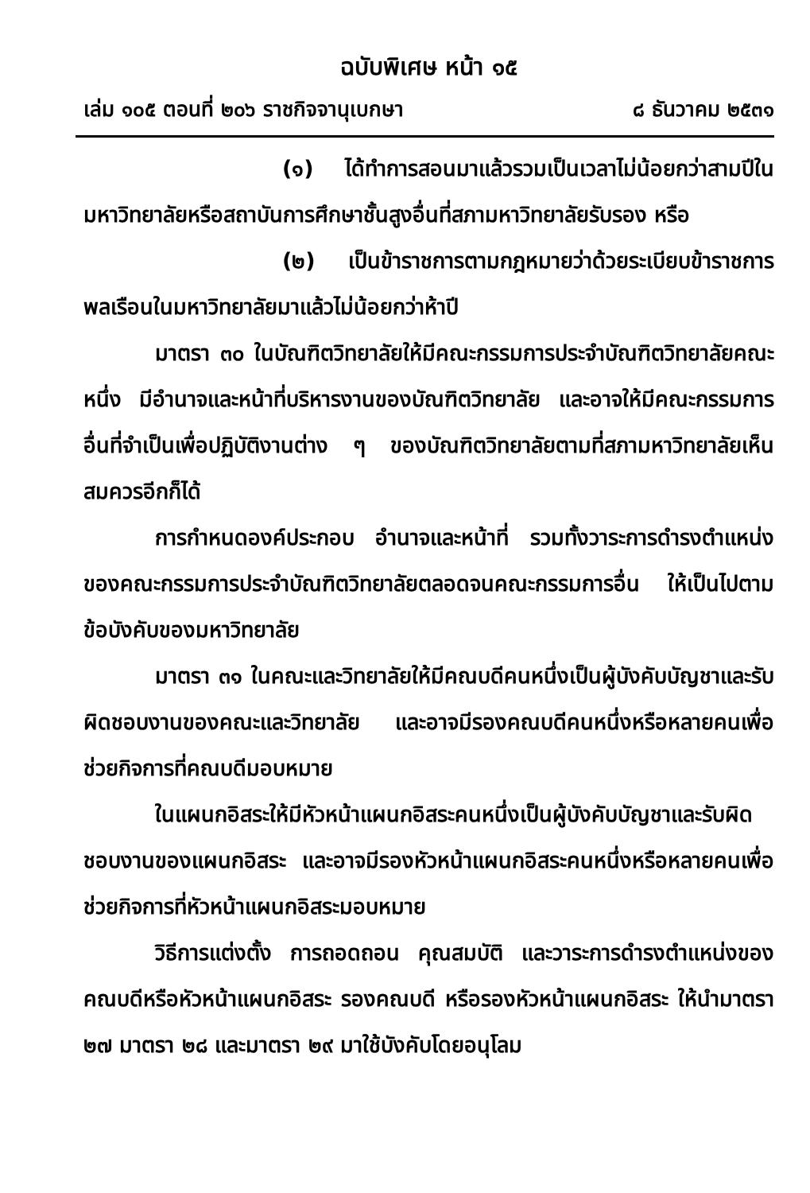ฉบับพิเศษ หน้า ๑๕
เล่ม ๑๐๕ ตอนที่ ๒๐๖ ราชกิจจานุเบกษา ๘ ธันวาคม ๒๕๓๑
(๑) ได้ทำการสอนมาแล้วรวมเป็นเวลาไม่น้อยกว่าสามปีในมหาวิทยาลัยหรือสถาบันการศึกษาชั้นสูงอื่นที่สภามหาวิทยาลัยรับรอง หรือ
(๒) เป็นข้าราชการตามกฎหมายว่าด้วยระเบียบข้าราชการพลเรือนในมหาวิทยาลัยมาแล้วไม่น้อยกว่าห้าปี
มาตรา ๓๐ ในบัณฑิตวิทยาลัยให้มีคณะกรรมการประจำบัณฑิตวิทยาลัยคณะหนึ่ง มีอำนาจและหน้าที่บริหารงานของบัณฑิตวิทยาลัย และอาจให้มีคณะกรรมการอื่นที่จำเป็นเพื่อปฏิบัติงานต่าง ๆ ของบัณฑิตวิทยาลัยตามที่สภามหาวิทยาลัยเห็นสมควรอีกก็ได้
การกำหนดองค์ประกอบ อำนาจและหน้าที่ รวมทั้งวาระการดำรงตำแหน่งของคณะกรรมการประจำบัณฑิตวิทยาลัยตลอดจนคณะกรรมการอื่น ให้เป็นไปตามข้อบังคับของมหาวิทยาลัย
มาตรา ๓๑ ในคณะและวิทยาลัยให้มีคณบดีคนหนึ่งเป็นผู้บังคับบัญชาและรับผิดชอบงานของคณะและวิทยาลัย และอาจมีรองคณบดีคนหนึ่งหรือหลายคนเพื่อช่วยกิจการที่คณบดีมอบหมาย
ในแผนกอิสระให้มีหัวหน้าแผนกอิสระคนหนึ่งเป็นผู้บังคับบัญชาและรับผิดชอบงานของแผนกอิสระ และอาจมีรองหัวหน้าแผนกอิสระคนหนึ่งหรือหลายคนเพื่อช่วยกิจการที่หัวหน้าแผนกอิสระมอบหมาย
วิธีการแต่งตั้ง การถอดถอน คุณสมบัติ และวาระการดำรงตำแหน่งของคณบดีหรือหัวหน้าแผนกอิสระ รองคณบดี หรือรองหัวหน้าแผนกอิสระ ให้นำมาตรา ๒๗ มาตรา ๒๘ และมาตรา ๒๙ มาใช้บังคับโดยอนุโลม